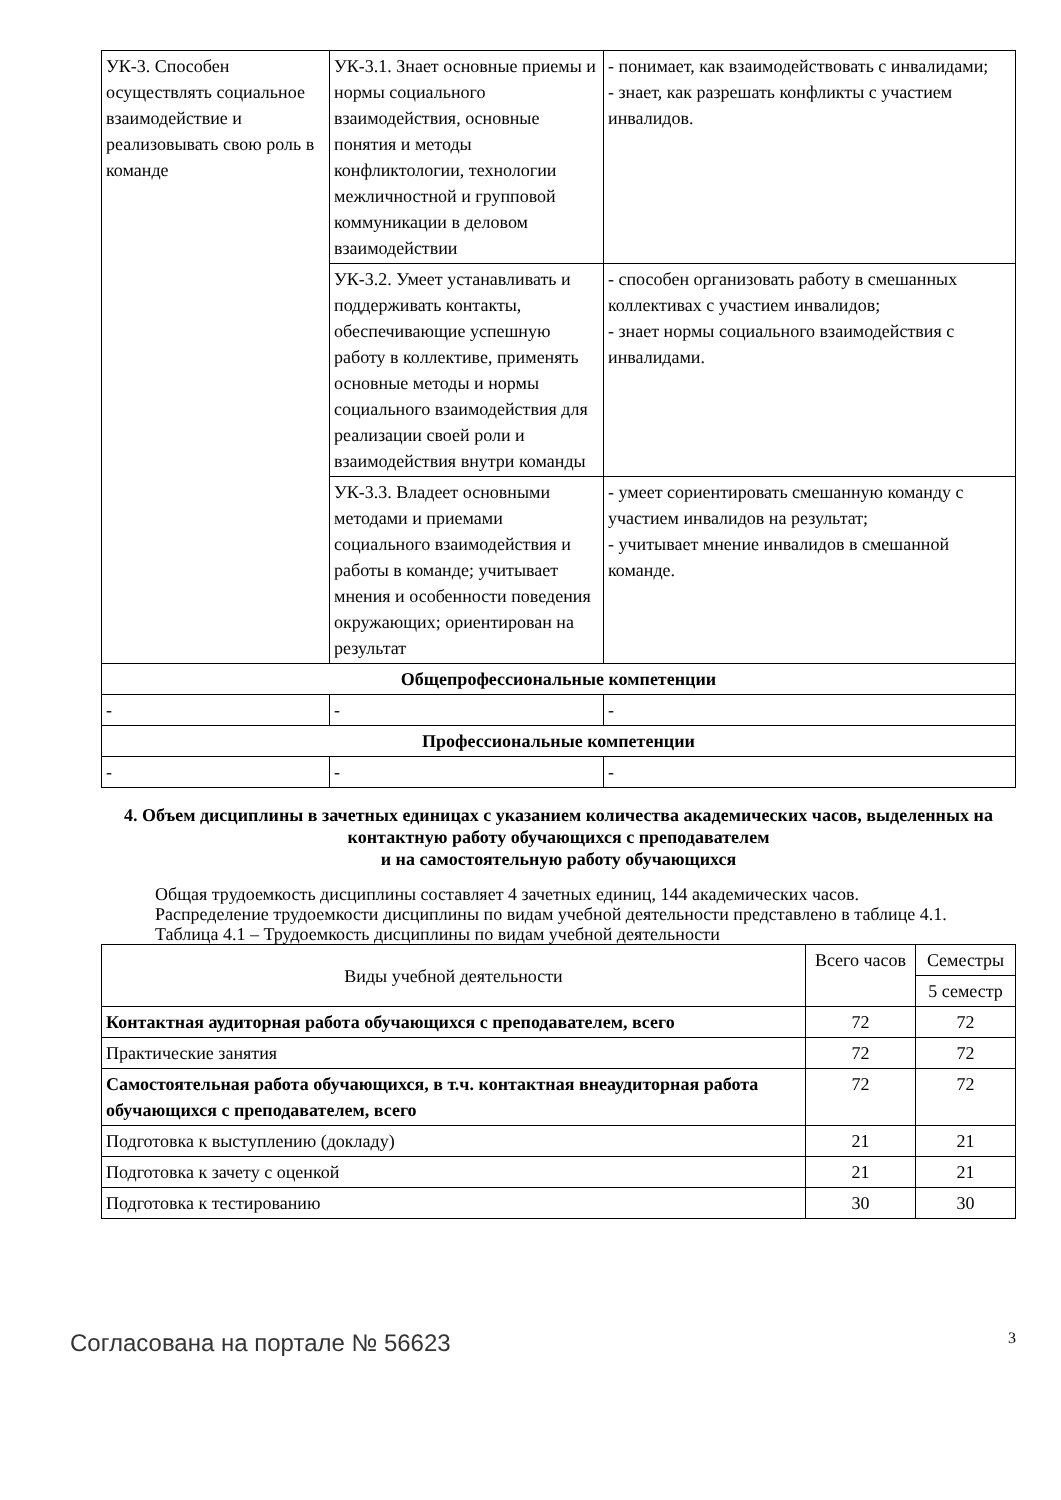| УК-3. Способен осуществлять социальное взаимодействие и реализовывать свою роль в команде | УК-3.1. Знает основные приемы и нормы социального взаимодействия, основные понятия и методы конфликтологии, технологии межличностной и групповой коммуникации в деловом взаимодействии | - понимает, как взаимодействовать с инвалидами; - знает, как разрешать конфликты с участием инвалидов. |
| | УК-3.2. Умеет устанавливать и поддерживать контакты, обеспечивающие успешную работу в коллективе, применять основные методы и нормы социального взаимодействия для реализации своей роли и взаимодействия внутри команды | - способен организовать работу в смешанных коллективах с участием инвалидов; - знает нормы социального взаимодействия с инвалидами. |
| | УК-3.3. Владеет основными методами и приемами социального взаимодействия и работы в команде; учитывает мнения и особенности поведения окружающих; ориентирован на результат | - умеет сориентировать смешанную команду с участием инвалидов на результат; - учитывает мнение инвалидов в смешанной команде. |
| Общепрофессиональные компетенции | | |
| - | - | - |
| Профессиональные компетенции | | |
| - | - | - |
4. Объем дисциплины в зачетных единицах с указанием количества академических часов, выделенных на контактную работу обучающихся с преподавателем
и на самостоятельную работу обучающихся
Общая трудоемкость дисциплины составляет 4 зачетных единиц, 144 академических часов.
Распределение трудоемкости дисциплины по видам учебной деятельности представлено в таблице 4.1.
Таблица 4.1 – Трудоемкость дисциплины по видам учебной деятельности
| Виды учебной деятельности | Всего часов | Семестры |
| --- | --- | --- |
| | | 5 семестр |
| Контактная аудиторная работа обучающихся с преподавателем, всего | 72 | 72 |
| Практические занятия | 72 | 72 |
| Самостоятельная работа обучающихся, в т.ч. контактная внеаудиторная работа обучающихся с преподавателем, всего | 72 | 72 |
| Подготовка к выступлению (докладу) | 21 | 21 |
| Подготовка к зачету с оценкой | 21 | 21 |
| Подготовка к тестированию | 30 | 30 |
Согласована на портале № 56623 3